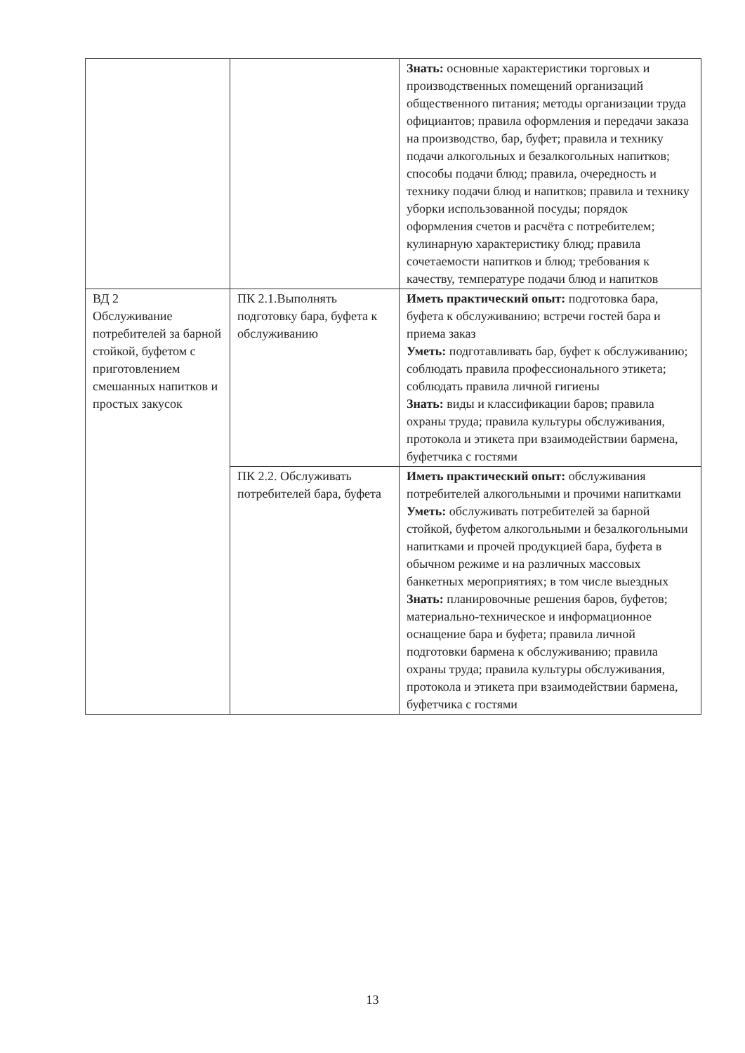| | | Знать: основные характеристики торговых и производственных помещений организаций общественного питания; методы организации труда официантов; правила оформления и передачи заказа на производство, бар, буфет; правила и технику подачи алкогольных и безалкогольных напитков; способы подачи блюд; правила, очередность и технику подачи блюд и напитков; правила и технику уборки использованной посуды; порядок оформления счетов и расчёта с потребителем; кулинарную характеристику блюд; правила сочетаемости напитков и блюд; требования к качеству, температуре подачи блюд и напитков |
| ВД 2 Обслуживание потребителей за барной стойкой, буфетом с приготовлением смешанных напитков и простых закусок | ПК 2.1.Выполнять подготовку бара, буфета к обслуживанию | Иметь практический опыт: подготовка бара, буфета к обслуживанию; встречи гостей бара и приема заказ Уметь: подготавливать бар, буфет к обслуживанию; соблюдать правила профессионального этикета; соблюдать правила личной гигиены Знать: виды и классификации баров; правила охраны труда; правила культуры обслуживания, протокола и этикета при взаимодействии бармена, буфетчика с гостями |
| | ПК 2.2. Обслуживать потребителей бара, буфета | Иметь практический опыт: обслуживания потребителей алкогольными и прочими напитками Уметь: обслуживать потребителей за барной стойкой, буфетом алкогольными и безалкогольными напитками и прочей продукцией бара, буфета в обычном режиме и на различных массовых банкетных мероприятиях; в том числе выездных Знать: планировочные решения баров, буфетов; материально-техническое и информационное оснащение бара и буфета; правила личной подготовки бармена к обслуживанию; правила охраны труда; правила культуры обслуживания, протокола и этикета при взаимодействии бармена, буфетчика с гостями |
13